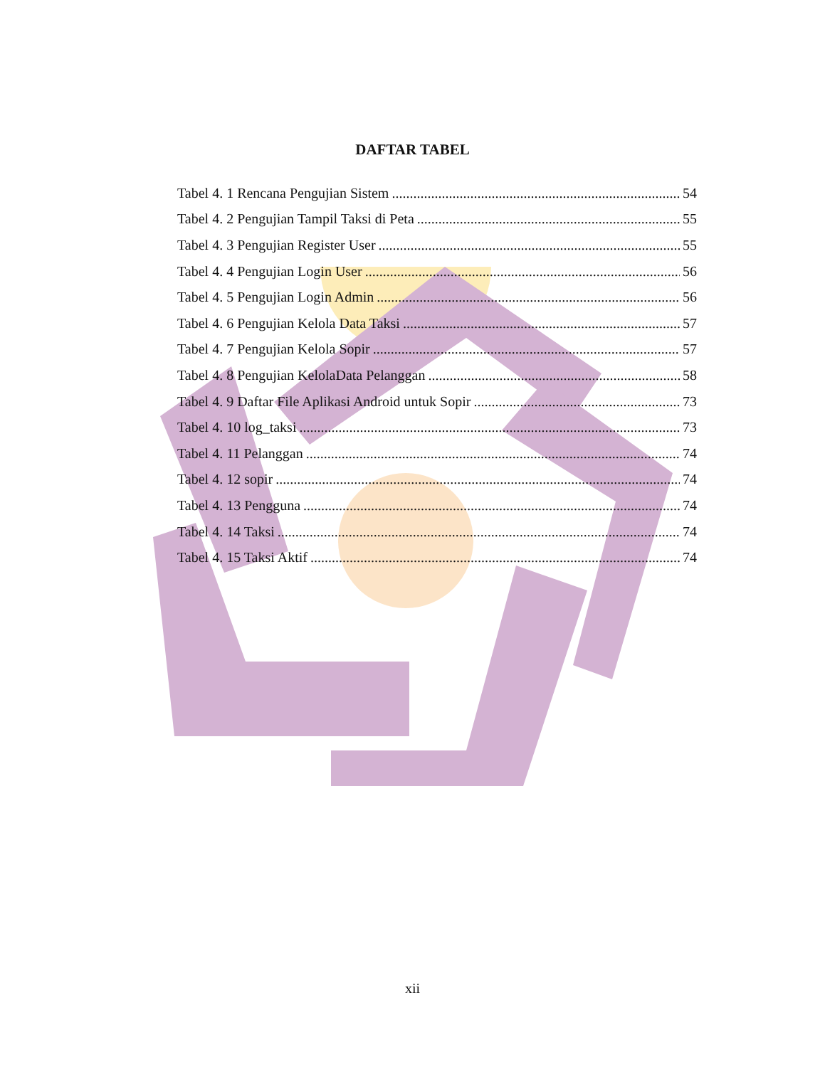DAFTAR TABEL
Tabel 4. 1 Rencana Pengujian Sistem 54
Tabel 4. 2 Pengujian Tampil Taksi di Peta 55
Tabel 4. 3 Pengujian Register User 55
Tabel 4. 4 Pengujian Login User 56
Tabel 4. 5 Pengujian Login Admin 56
Tabel 4. 6 Pengujian Kelola Data Taksi 57
Tabel 4. 7 Pengujian Kelola Sopir 57
Tabel 4. 8 Pengujian KelolaData Pelanggan 58
Tabel 4. 9 Daftar File Aplikasi Android untuk Sopir 73
Tabel 4. 10 log_taksi 73
Tabel 4. 11 Pelanggan 74
Tabel 4. 12 sopir 74
Tabel 4. 13 Pengguna 74
Tabel 4. 14 Taksi 74
Tabel 4. 15 Taksi Aktif 74
xii